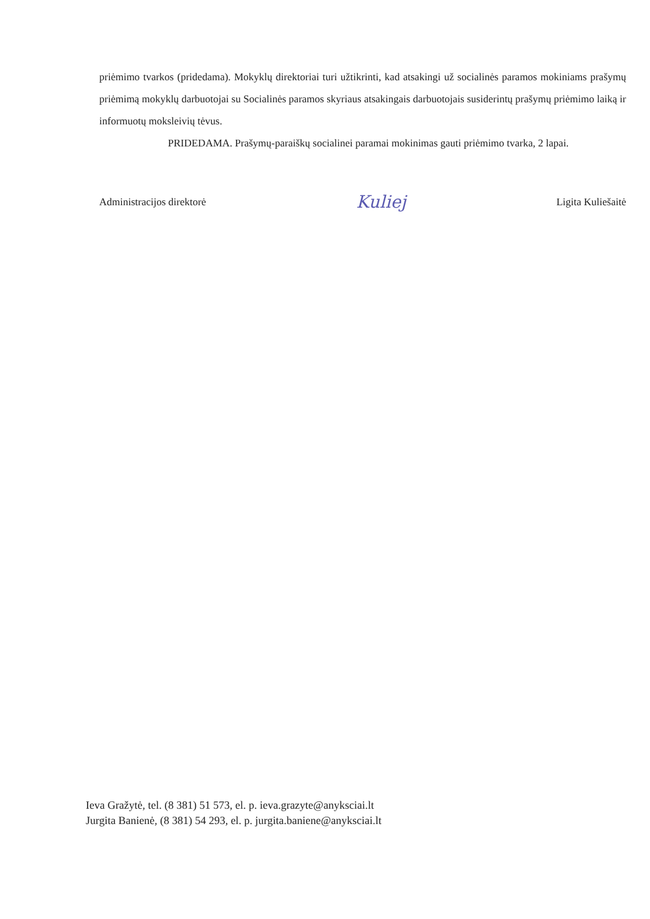priėmimo tvarkos (pridedama). Mokyklų direktoriai turi užtikrinti, kad atsakingi už socialinės paramos mokiniams prašymų priėmimą mokyklų darbuotojai su Socialinės paramos skyriaus atsakingais darbuotojais susiderintų prašymų priėmimo laiką ir informuotų moksleivių tėvus.
PRIDEDAMA. Prašymų-paraiškų socialinei paramai mokinimas gauti priėmimo tvarka, 2 lapai.
Administracijos direktorė Kuliej Ligita Kuliešaitė
Ieva Gražytė, tel. (8 381) 51 573, el. p. ieva.grazyte@anyksciai.lt
Jurgita Banienė, (8 381) 54 293, el. p. jurgita.baniene@anyksciai.lt